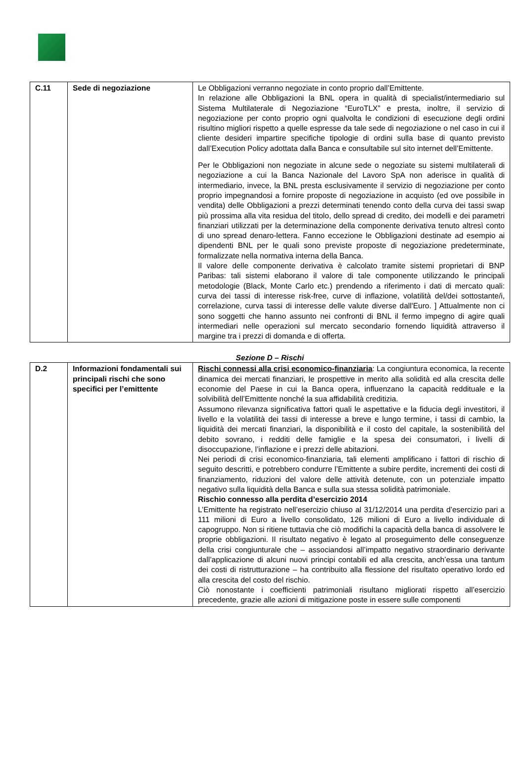| C.11 | Sede di negoziazione | Le Obbligazioni verranno negoziate in conto proprio dall’Emittente. In relazione alle Obbligazioni la BNL opera in qualità di specialist/intermediario sul Sistema Multilaterale di Negoziazione “EuroTLX” e presta, inoltre, il servizio di negoziazione per conto proprio ogni qualvolta le condizioni di esecuzione degli ordini risultino migliori rispetto a quelle espresse da tale sede di negoziazione o nel caso in cui il cliente desideri impartire specifiche tipologie di ordini sulla base di quanto previsto dall’Execution Policy adottata dalla Banca e consultabile sul sito internet dell’Emittente. Per le Obbligazioni non negoziate in alcune sede o negoziate su sistemi multilaterali di negoziazione a cui la Banca Nazionale del Lavoro SpA non aderisce in qualità di intermediario, invece, la BNL presta esclusivamente il servizio di negoziazione per conto proprio impegnandosi a fornire proposte di negoziazione in acquisto (ed ove possibile in vendita) delle Obbligazioni a prezzi determinati tenendo conto della curva dei tassi swap più prossima alla vita residua del titolo, dello spread di credito, dei modelli e dei parametri finanziari utilizzati per la determinazione della componente derivativa tenuto altresì conto di uno spread denaro-lettera. Fanno eccezione le Obbligazioni destinate ad esempio ai dipendenti BNL per le quali sono previste proposte di negoziazione predeterminate, formalizzate nella normativa interna della Banca. Il valore delle componente derivativa è calcolato tramite sistemi proprietari di BNP Paribas: tali sistemi elaborano il valore di tale componente utilizzando le principali metodologie (Black, Monte Carlo etc.) prendendo a riferimento i dati di mercato quali: curva dei tassi di interesse risk-free, curve di inflazione, volatilità del/dei sottostante/i, correlazione, curva tassi di interesse delle valute diverse dall'Euro. ] Attualmente non ci sono soggetti che hanno assunto nei confronti di BNL il fermo impegno di agire quali intermediari nelle operazioni sul mercato secondario fornendo liquidità attraverso il margine tra i prezzi di domanda e di offerta. |
Sezione D – Rischi
| D.2 | Informazioni fondamentali sui principali rischi che sono specifici per l’emittente | Rischi connessi alla crisi economico-finanziaria : La congiuntura economica, la recente dinamica dei mercati finanziari, le prospettive in merito alla solidità ed alla crescita delle economie del Paese in cui la Banca opera, influenzano la capacità reddituale e la solvibilità dell’Emittente nonché la sua affidabilità creditizia. Assumono rilevanza significativa fattori quali le aspettative e la fiducia degli investitori, il livello e la volatilità dei tassi di interesse a breve e lungo termine, i tassi di cambio, la liquidità dei mercati finanziari, la disponibilità e il costo del capitale, la sostenibilità del debito sovrano, i redditi delle famiglie e la spesa dei consumatori, i livelli di disoccupazione, l’inflazione e i prezzi delle abitazioni. Nei periodi di crisi economico-finanziaria, tali elementi amplificano i fattori di rischio di seguito descritti, e potrebbero condurre l’Emittente a subire perdite, incrementi dei costi di finanziamento, riduzioni del valore delle attività detenute, con un potenziale impatto negativo sulla liquidità della Banca e sulla sua stessa solidità patrimoniale. Rischio connesso alla perdita d’esercizio 2014 L’Emittente ha registrato nell’esercizio chiuso al 31/12/2014 una perdita d’esercizio pari a 111 milioni di Euro a livello consolidato, 126 milioni di Euro a livello individuale di capogruppo. Non si ritiene tuttavia che ciò modifichi la capacità della banca di assolvere le proprie obbligazioni. Il risultato negativo è legato al proseguimento delle conseguenze della crisi congiunturale che – associandosi all’impatto negativo straordinario derivante dall’applicazione di alcuni nuovi principi contabili ed alla crescita, anch’essa una tantum dei costi di ristrutturazione – ha contribuito alla flessione del risultato operativo lordo ed alla crescita del costo del rischio. Ciò nonostante i coefficienti patrimoniali risultano migliorati rispetto all’esercizio precedente, grazie alle azioni di mitigazione poste in essere sulle componenti |